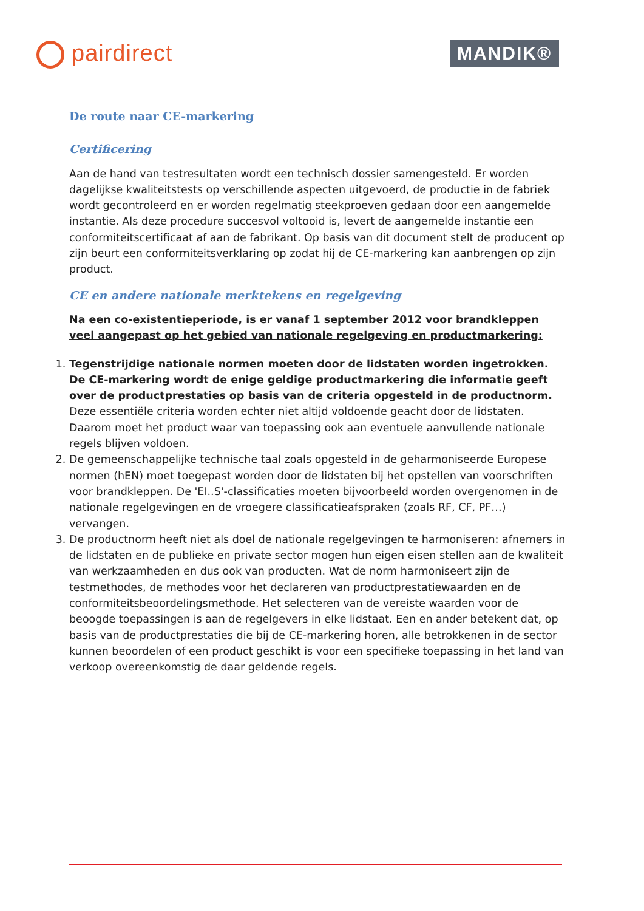pairdirect MANDIK®
De route naar CE-markering
Certificering
Aan de hand van testresultaten wordt een technisch dossier samengesteld. Er worden dagelijkse kwaliteitstests op verschillende aspecten uitgevoerd, de productie in de fabriek wordt gecontroleerd en er worden regelmatig steekproeven gedaan door een aangemelde instantie. Als deze procedure succesvol voltooid is, levert de aangemelde instantie een conformiteitscertificaat af aan de fabrikant. Op basis van dit document stelt de producent op zijn beurt een conformiteitsverklaring op zodat hij de CE-markering kan aanbrengen op zijn product.
CE en andere nationale merktekens en regelgeving
Na een co-existentieperiode, is er vanaf 1 september 2012 voor brandkleppen veel aangepast op het gebied van nationale regelgeving en productmarkering:
1. Tegenstrijdige nationale normen moeten door de lidstaten worden ingetrokken. De CE-markering wordt de enige geldige productmarkering die informatie geeft over de productprestaties op basis van de criteria opgesteld in de productnorm. Deze essentiële criteria worden echter niet altijd voldoende geacht door de lidstaten. Daarom moet het product waar van toepassing ook aan eventuele aanvullende nationale regels blijven voldoen.
2. De gemeenschappelijke technische taal zoals opgesteld in de geharmoniseerde Europese normen (hEN) moet toegepast worden door de lidstaten bij het opstellen van voorschriften voor brandkleppen. De 'EI..S'-classificaties moeten bijvoorbeeld worden overgenomen in de nationale regelgevingen en de vroegere classificatieafspraken (zoals RF, CF, PF…) vervangen.
3. De productnorm heeft niet als doel de nationale regelgevingen te harmoniseren: afnemers in de lidstaten en de publieke en private sector mogen hun eigen eisen stellen aan de kwaliteit van werkzaamheden en dus ook van producten. Wat de norm harmoniseert zijn de testmethodes, de methodes voor het declareren van productprestatiewaarden en de conformiteitsbeoordelingsmethode. Het selecteren van de vereiste waarden voor de beoogde toepassingen is aan de regelgevers in elke lidstaat. Een en ander betekent dat, op basis van de productprestaties die bij de CE-markering horen, alle betrokkenen in de sector kunnen beoordelen of een product geschikt is voor een specifieke toepassing in het land van verkoop overeenkomstig de daar geldende regels.